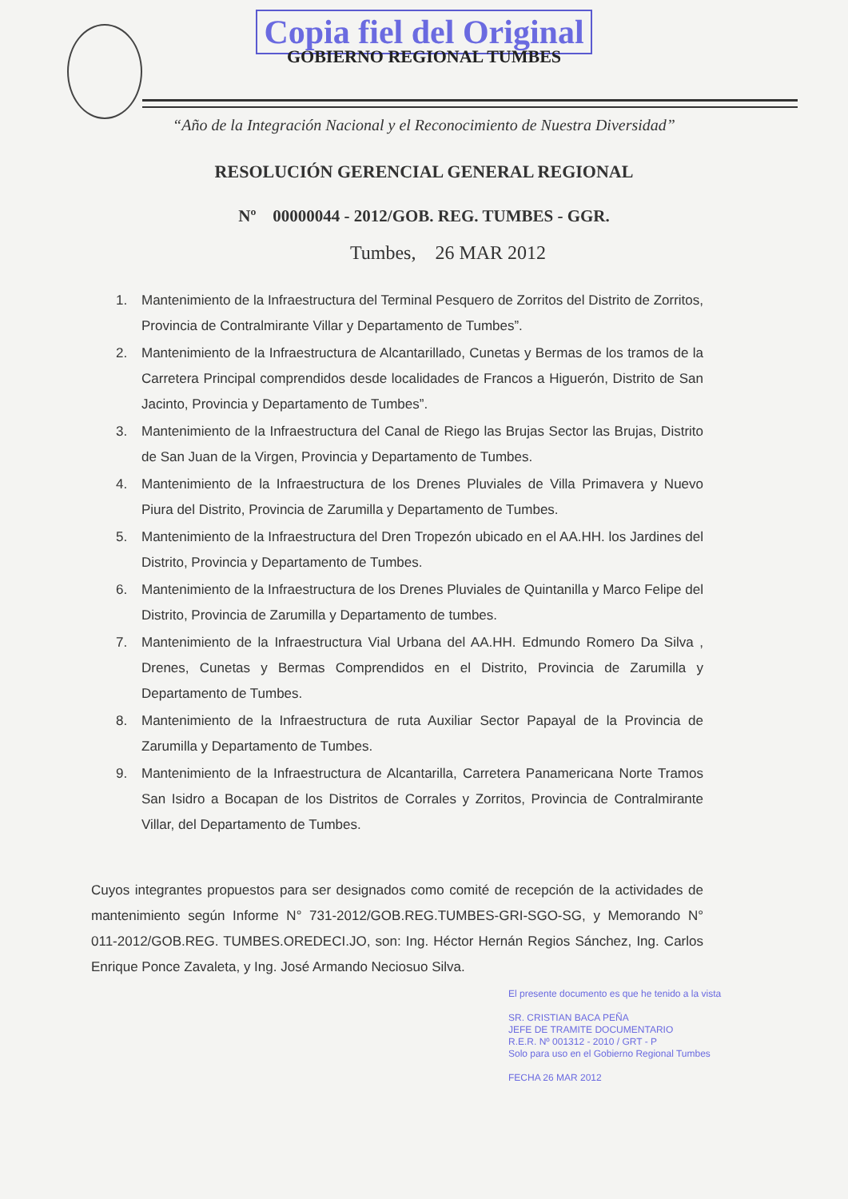Copia fiel del Original
GOBIERNO REGIONAL TUMBES
“Año de la Integración Nacional y el Reconocimiento de Nuestra Diversidad”
RESOLUCIÓN GERENCIAL GENERAL REGIONAL
Nº 00000044 - 2012/GOB. REG. TUMBES - GGR.
Tumbes, 26 MAR 2012
1. Mantenimiento de la Infraestructura del Terminal Pesquero de Zorritos del Distrito de Zorritos, Provincia de Contralmirante Villar y Departamento de Tumbes”.
2. Mantenimiento de la Infraestructura de Alcantarillado, Cunetas y Bermas de los tramos de la Carretera Principal comprendidos desde localidades de Francos a Higuerón, Distrito de San Jacinto, Provincia y Departamento de Tumbes”.
3. Mantenimiento de la Infraestructura del Canal de Riego las Brujas Sector las Brujas, Distrito de San Juan de la Virgen, Provincia y Departamento de Tumbes.
4. Mantenimiento de la Infraestructura de los Drenes Pluviales de Villa Primavera y Nuevo Piura del Distrito, Provincia de Zarumilla y Departamento de Tumbes.
5. Mantenimiento de la Infraestructura del Dren Tropezón ubicado en el AA.HH. los Jardines del Distrito, Provincia y Departamento de Tumbes.
6. Mantenimiento de la Infraestructura de los Drenes Pluviales de Quintanilla y Marco Felipe del Distrito, Provincia de Zarumilla y Departamento de tumbes.
7. Mantenimiento de la Infraestructura Vial Urbana del AA.HH. Edmundo Romero Da Silva , Drenes, Cunetas y Bermas Comprendidos en el Distrito, Provincia de Zarumilla y Departamento de Tumbes.
8. Mantenimiento de la Infraestructura de ruta Auxiliar Sector Papayal de la Provincia de Zarumilla y Departamento de Tumbes.
9. Mantenimiento de la Infraestructura de Alcantarilla, Carretera Panamericana Norte Tramos San Isidro a Bocapan de los Distritos de Corrales y Zorritos, Provincia de Contralmirante Villar, del Departamento de Tumbes.
Cuyos integrantes propuestos para ser designados como comité de recepción de la actividades de mantenimiento según Informe N° 731-2012/GOB.REG.TUMBES-GRI-SGO-SG, y Memorando N° 011-2012/GOB.REG. TUMBES.OREDECI.JO, son: Ing. Héctor Hernán Regios Sánchez, Ing. Carlos Enrique Ponce Zavaleta, y Ing. José Armando Neciosuo Silva.
El presente documento es que he tenido a la vista
SR. CRISTIAN BACA PEÑA
JEFE DE TRAMITE DOCUMENTARIO
R.E.R. Nº 001312 - 2010 / GRT - P
Solo para uso en el Gobierno Regional Tumbes
FECHA 26 MAR 2012